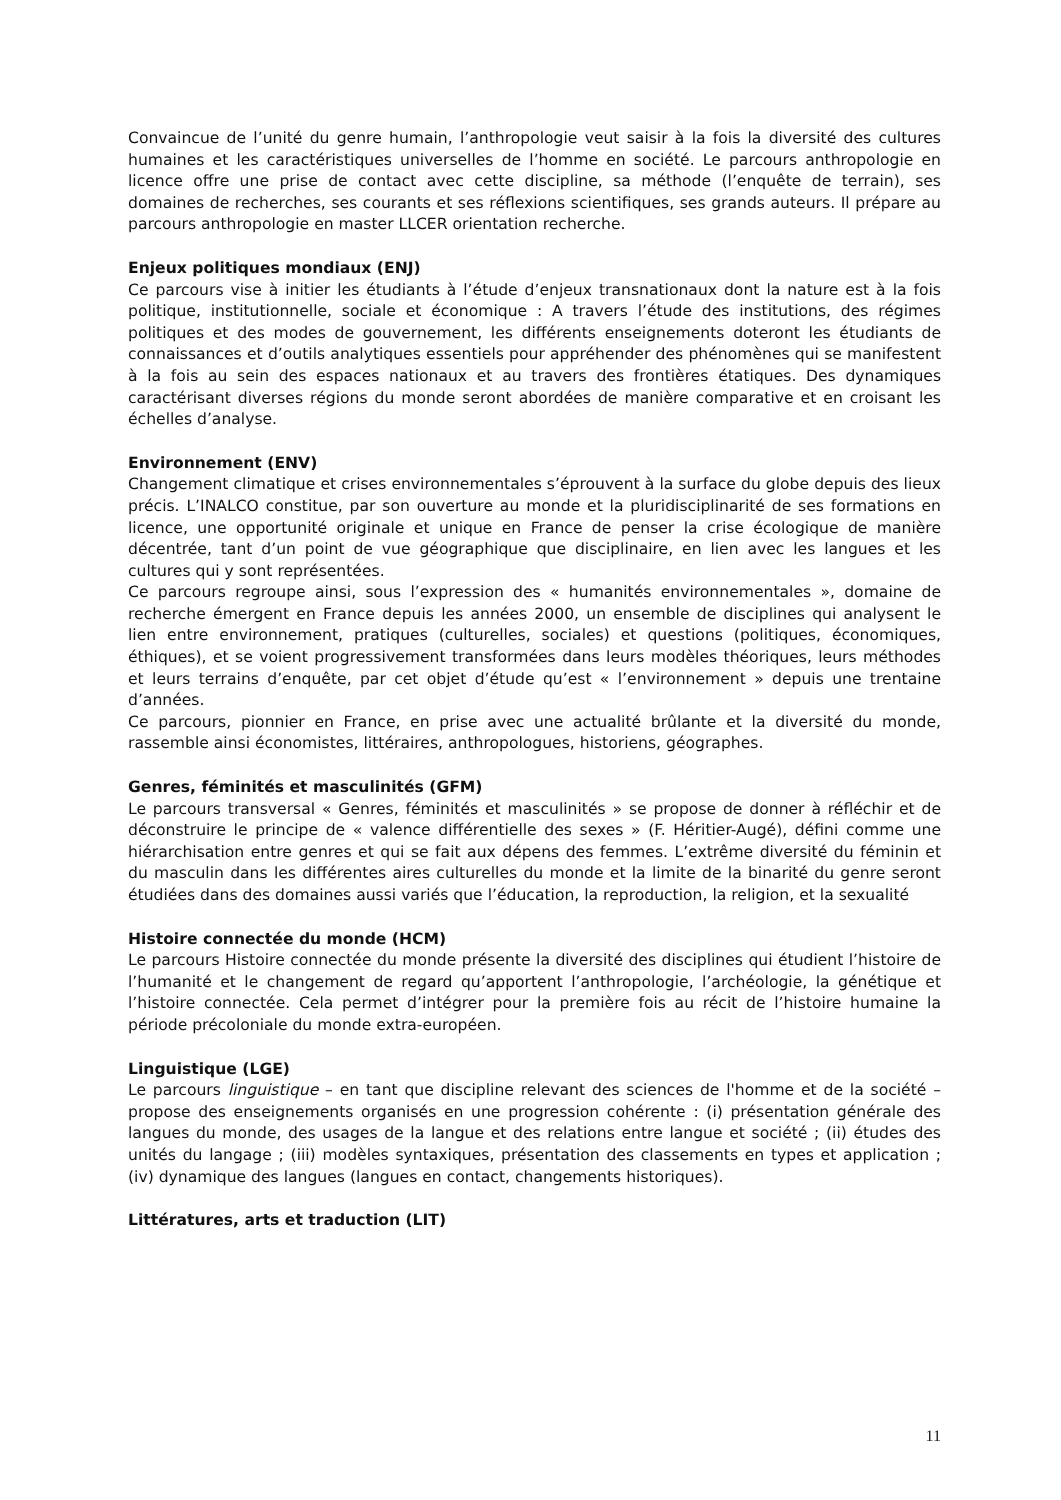Convaincue de l’unité du genre humain, l’anthropologie veut saisir à la fois la diversité des cultures humaines et les caractéristiques universelles de l’homme en société. Le parcours anthropologie en licence offre une prise de contact avec cette discipline, sa méthode (l’enquête de terrain), ses domaines de recherches, ses courants et ses réflexions scientifiques, ses grands auteurs. Il prépare au parcours anthropologie en master LLCER orientation recherche.
Enjeux politiques mondiaux (ENJ)
Ce parcours vise à initier les étudiants à l’étude d’enjeux transnationaux dont la nature est à la fois politique, institutionnelle, sociale et économique : A travers l’étude des institutions, des régimes politiques et des modes de gouvernement, les différents enseignements doteront les étudiants de connaissances et d’outils analytiques essentiels pour appréhender des phénomènes qui se manifestent à la fois au sein des espaces nationaux et au travers des frontières étatiques. Des dynamiques caractérisant diverses régions du monde seront abordées de manière comparative et en croisant les échelles d’analyse.
Environnement (ENV)
Changement climatique et crises environnementales s’éprouvent à la surface du globe depuis des lieux précis. L’INALCO constitue, par son ouverture au monde et la pluridisciplinarité de ses formations en licence, une opportunité originale et unique en France de penser la crise écologique de manière décentrée, tant d’un point de vue géographique que disciplinaire, en lien avec les langues et les cultures qui y sont représentées.
Ce parcours regroupe ainsi, sous l’expression des « humanités environnementales », domaine de recherche émergent en France depuis les années 2000, un ensemble de disciplines qui analysent le lien entre environnement, pratiques (culturelles, sociales) et questions (politiques, économiques, éthiques), et se voient progressivement transformées dans leurs modèles théoriques, leurs méthodes et leurs terrains d’enquête, par cet objet d’étude qu’est « l’environnement » depuis une trentaine d’années.
Ce parcours, pionnier en France, en prise avec une actualité brûlante et la diversité du monde, rassemble ainsi économistes, littéraires, anthropologues, historiens, géographes.
Genres, féminités et masculinités (GFM)
Le parcours transversal « Genres, féminités et masculinités » se propose de donner à réfléchir et de déconstruire le principe de « valence différentielle des sexes » (F. Héritier-Augé), défini comme une hiérarchisation entre genres et qui se fait aux dépens des femmes. L’extrême diversité du féminin et du masculin dans les différentes aires culturelles du monde et la limite de la binarité du genre seront étudiées dans des domaines aussi variés que l’éducation, la reproduction, la religion, et la sexualité
Histoire connectée du monde (HCM)
Le parcours Histoire connectée du monde présente la diversité des disciplines qui étudient l’histoire de l’humanité et le changement de regard qu’apportent l’anthropologie, l’archéologie, la génétique et l’histoire connectée. Cela permet d’intégrer pour la première fois au récit de l’histoire humaine la période précoloniale du monde extra-européen.
Linguistique (LGE)
Le parcours linguistique – en tant que discipline relevant des sciences de l'homme et de la société – propose des enseignements organisés en une progression cohérente : (i) présentation générale des langues du monde, des usages de la langue et des relations entre langue et société ; (ii) études des unités du langage ; (iii) modèles syntaxiques, présentation des classements en types et application ; (iv) dynamique des langues (langues en contact, changements historiques).
Littératures, arts et traduction (LIT)
11